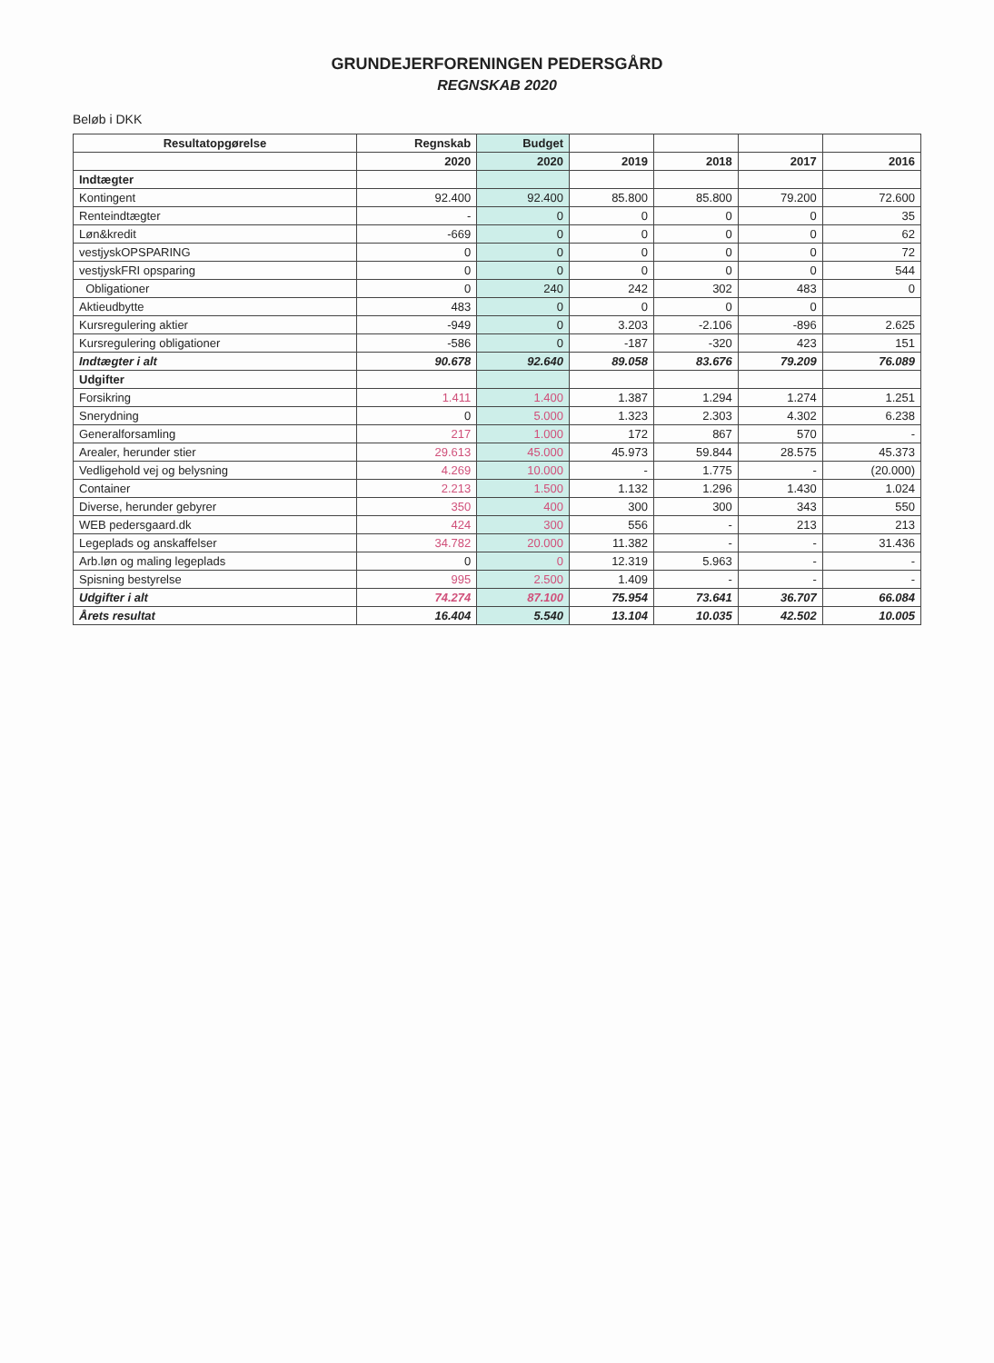GRUNDEJERFORENINGEN PEDERSGÅRD
REGNSKAB 2020
Beløb i DKK
| Resultatopgørelse | Regnskab | Budget | | | | |
| --- | --- | --- | --- | --- | --- | --- |
| | 2020 | 2020 | 2019 | 2018 | 2017 | 2016 |
| Indtægter | | | | | | |
| Kontingent | 92.400 | 92.400 | 85.800 | 85.800 | 79.200 | 72.600 |
| Renteindtægter | - | 0 | 0 | 0 | 0 | 35 |
| Løn&kredit | -669 | 0 | 0 | 0 | 0 | 62 |
| vestjyskOPSPARING | 0 | 0 | 0 | 0 | 0 | 72 |
| vestjyskFRI opsparing | 0 | 0 | 0 | 0 | 0 | 544 |
| Obligationer | 0 | 240 | 242 | 302 | 483 | 0 |
| Aktieudbytte | 483 | 0 | 0 | 0 | 0 | |
| Kursregulering aktier | -949 | 0 | 3.203 | -2.106 | -896 | 2.625 |
| Kursregulering obligationer | -586 | 0 | -187 | -320 | 423 | 151 |
| Indtægter i alt | 90.678 | 92.640 | 89.058 | 83.676 | 79.209 | 76.089 |
| Udgifter | | | | | | |
| Forsikring | 1.411 | 1.400 | 1.387 | 1.294 | 1.274 | 1.251 |
| Snerydning | 0 | 5.000 | 1.323 | 2.303 | 4.302 | 6.238 |
| Generalforsamling | 217 | 1.000 | 172 | 867 | 570 | - |
| Arealer, herunder stier | 29.613 | 45.000 | 45.973 | 59.844 | 28.575 | 45.373 |
| Vedligehold vej og belysning | 4.269 | 10.000 | - | 1.775 | - | (20.000) |
| Container | 2.213 | 1.500 | 1.132 | 1.296 | 1.430 | 1.024 |
| Diverse, herunder gebyrer | 350 | 400 | 300 | 300 | 343 | 550 |
| WEB pedersgaard.dk | 424 | 300 | 556 | - | 213 | 213 |
| Legeplads og anskaffelser | 34.782 | 20.000 | 11.382 | - | - | 31.436 |
| Arb.løn og maling legeplads | 0 | 0 | 12.319 | 5.963 | - | - |
| Spisning bestyrelse | 995 | 2.500 | 1.409 | - | - | - |
| Udgifter i alt | 74.274 | 87.100 | 75.954 | 73.641 | 36.707 | 66.084 |
| Årets resultat | 16.404 | 5.540 | 13.104 | 10.035 | 42.502 | 10.005 |